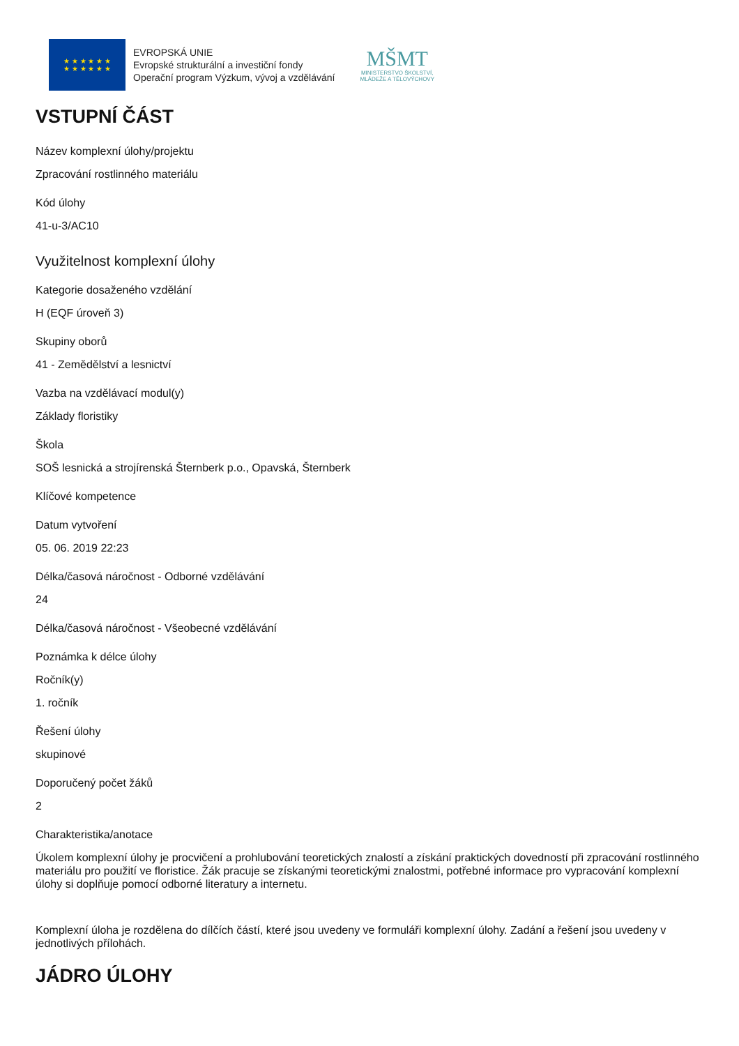★ ★ ★ ★ ★ ★
★ ★ ★ ★ ★ ★
EVROPSKÁ UNIE
Evropské strukturální a investiční fondy
Operační program Výzkum, vývoj a vzdělávání
MŠMT
MINISTERSTVO ŠKOLSTVÍ,
MLÁDEŽE A TĚLOVÝCHOVY
VSTUPNÍ ČÁST
Název komplexní úlohy/projektu
Zpracování rostlinného materiálu
Kód úlohy
41-u-3/AC10
Využitelnost komplexní úlohy
Kategorie dosaženého vzdělání
H (EQF úroveň 3)
Skupiny oborů
41 - Zemědělství a lesnictví
Vazba na vzdělávací modul(y)
Základy floristiky
Škola
SOŠ lesnická a strojírenská Šternberk p.o., Opavská, Šternberk
Klíčové kompetence
Datum vytvoření
05. 06. 2019 22:23
Délka/časová náročnost - Odborné vzdělávání
24
Délka/časová náročnost - Všeobecné vzdělávání
Poznámka k délce úlohy
Ročník(y)
1. ročník
Řešení úlohy
skupinové
Doporučený počet žáků
2
Charakteristika/anotace
Úkolem komplexní úlohy je procvičení a prohlubování teoretických znalostí a získání praktických dovedností při zpracování rostlinného materiálu pro použití ve floristice. Žák pracuje se získanými teoretickými znalostmi, potřebné informace pro vypracování komplexní úlohy si doplňuje pomocí odborné literatury a internetu.
Komplexní úloha je rozdělena do dílčích částí, které jsou uvedeny ve formuláři komplexní úlohy. Zadání a řešení jsou uvedeny v jednotlivých přílohách.
JÁDRO ÚLOHY